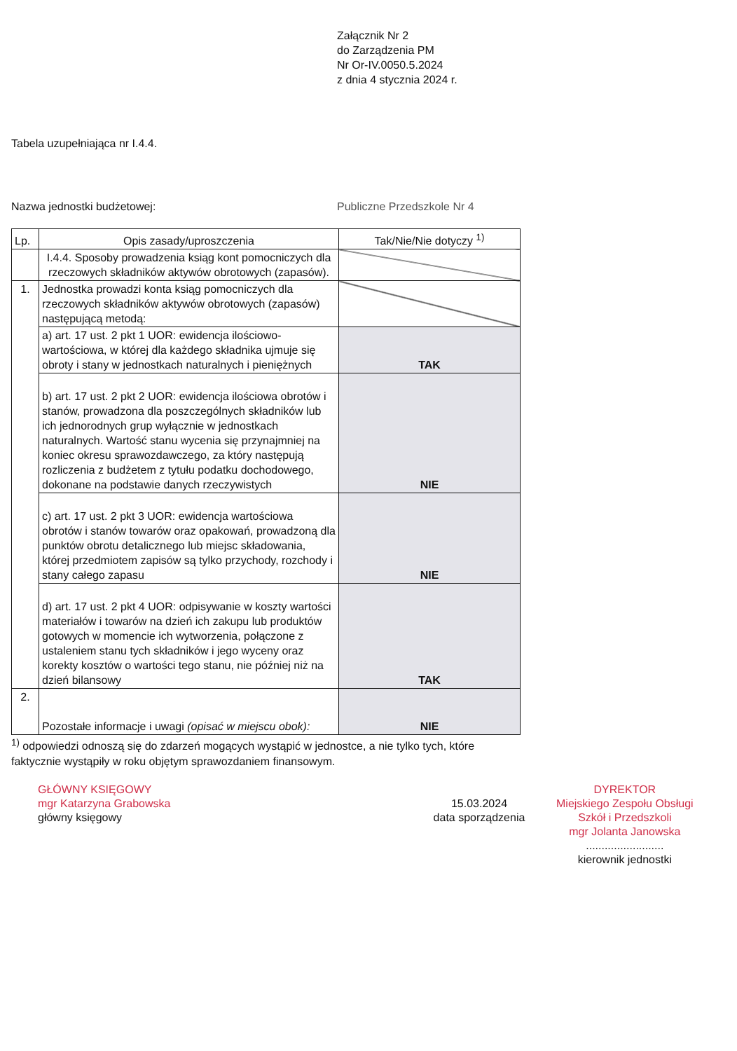Załącznik Nr 2
do Zarządzenia PM
Nr Or-IV.0050.5.2024
z dnia 4 stycznia 2024 r.
Tabela uzupełniająca nr I.4.4.
Nazwa jednostki budżetowej: Publiczne Przedszkole Nr 4
| Lp. | Opis zasady/uproszczenia | Tak/Nie/Nie dotyczy <sup>1)</sup> |
| --- | --- | --- |
| | I.4.4. Sposoby prowadzenia ksiąg kont pomocniczych dla rzeczowych składników aktywów obrotowych (zapasów). | |
| 1. | Jednostka prowadzi konta ksiąg pomocniczych dla rzeczowych składników aktywów obrotowych (zapasów) następującą metodą: | |
| | a) art. 17 ust. 2 pkt 1 UOR: ewidencja ilościowo-wartościowa, w której dla każdego składnika ujmuje się obroty i stany w jednostkach naturalnych i pieniężnych | TAK |
| | b) art. 17 ust. 2 pkt 2 UOR: ewidencja ilościowa obrotów i stanów, prowadzona dla poszczególnych składników lub ich jednorodnych grup wyłącznie w jednostkach naturalnych. Wartość stanu wycenia się przynajmniej na koniec okresu sprawozdawczego, za który następują rozliczenia z budżetem z tytułu podatku dochodowego, dokonane na podstawie danych rzeczywistych | NIE |
| | c) art. 17 ust. 2 pkt 3 UOR: ewidencja wartościowa obrotów i stanów towarów oraz opakowań, prowadzoną dla punktów obrotu detalicznego lub miejsc składowania, której przedmiotem zapisów są tylko przychody, rozchody i stany całego zapasu | NIE |
| | d) art. 17 ust. 2 pkt 4 UOR: odpisywanie w koszty wartości materiałów i towarów na dzień ich zakupu lub produktów gotowych w momencie ich wytworzenia, połączone z ustaleniem stanu tych składników i jego wyceny oraz korekty kosztów o wartości tego stanu, nie później niż na dzień bilansowy | TAK |
| 2. | Pozostałe informacje i uwagi (opisać w miejscu obok): | NIE |
<sup>1)</sup> odpowiedzi odnoszą się do zdarzeń mogących wystąpić w jednostce, a nie tylko tych, które faktycznie wystąpiły w roku objętym sprawozdaniem finansowym.
GŁÓWNY KSIĘGOWY
mgr Katarzyna Grabowska
główny księgowy
15.03.2024
data sporządzenia
DYREKTOR
Miejskiego Zespołu Obsługi
Szkół i Przedszkoli
mgr Jolanta Janowska
.........................
kierownik jednostki